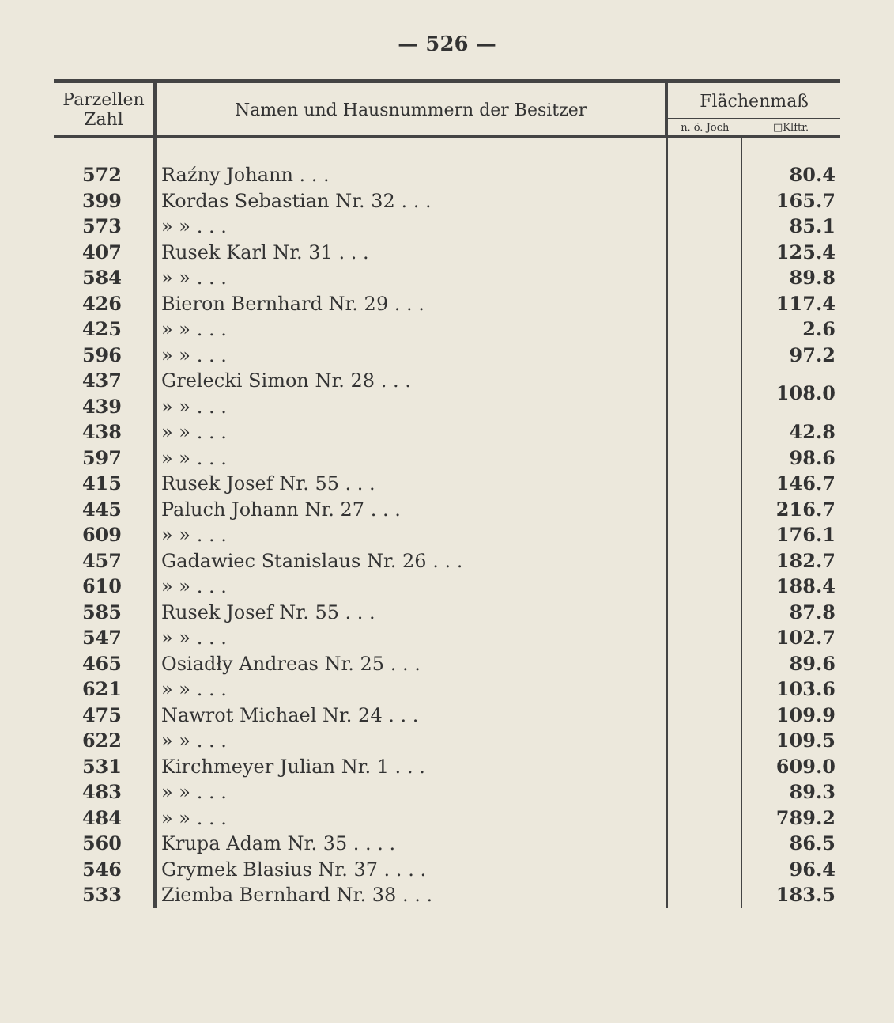— 526 —
| Parzellen Zahl | Namen und Hausnummern der Besitzer | Flächenmaß | |
| --- | --- | --- | --- |
| | | n. ö. Joch | □Klftr. |
| 572 | Raźny Johann . . . | | 80.4 |
| 399 | Kordas Sebastian Nr. 32 . . . | | 165.7 |
| 573 | » » . . . | | 85.1 |
| 407 | Rusek Karl Nr. 31 . . . | | 125.4 |
| 584 | » » . . . | | 89.8 |
| 426 | Bieron Bernhard Nr. 29 . . . | | 117.4 |
| 425 | » » . . . | | 2.6 |
| 596 | » » . . . | | 97.2 |
| 437 | Grelecki Simon Nr. 28 . . . | | 108.0 |
| 439 | » » . . . | | |
| 438 | » » . . . | | 42.8 |
| 597 | » » . . . | | 98.6 |
| 415 | Rusek Josef Nr. 55 . . . | | 146.7 |
| 445 | Paluch Johann Nr. 27 . . . | | 216.7 |
| 609 | » » . . . | | 176.1 |
| 457 | Gadawiec Stanislaus Nr. 26 . . . | | 182.7 |
| 610 | » » . . . | | 188.4 |
| 585 | Rusek Josef Nr. 55 . . . | | 87.8 |
| 547 | » » . . . | | 102.7 |
| 465 | Osiadły Andreas Nr. 25 . . . | | 89.6 |
| 621 | » » . . . | | 103.6 |
| 475 | Nawrot Michael Nr. 24 . . . | | 109.9 |
| 622 | » » . . . | | 109.5 |
| 531 | Kirchmeyer Julian Nr. 1 . . . | | 609.0 |
| 483 | » » . . . | | 89.3 |
| 484 | » » . . . | | 789.2 |
| 560 | Krupa Adam Nr. 35 . . . . | | 86.5 |
| 546 | Grymek Blasius Nr. 37 . . . . | | 96.4 |
| 533 | Ziemba Bernhard Nr. 38 . . . | | 183.5 |